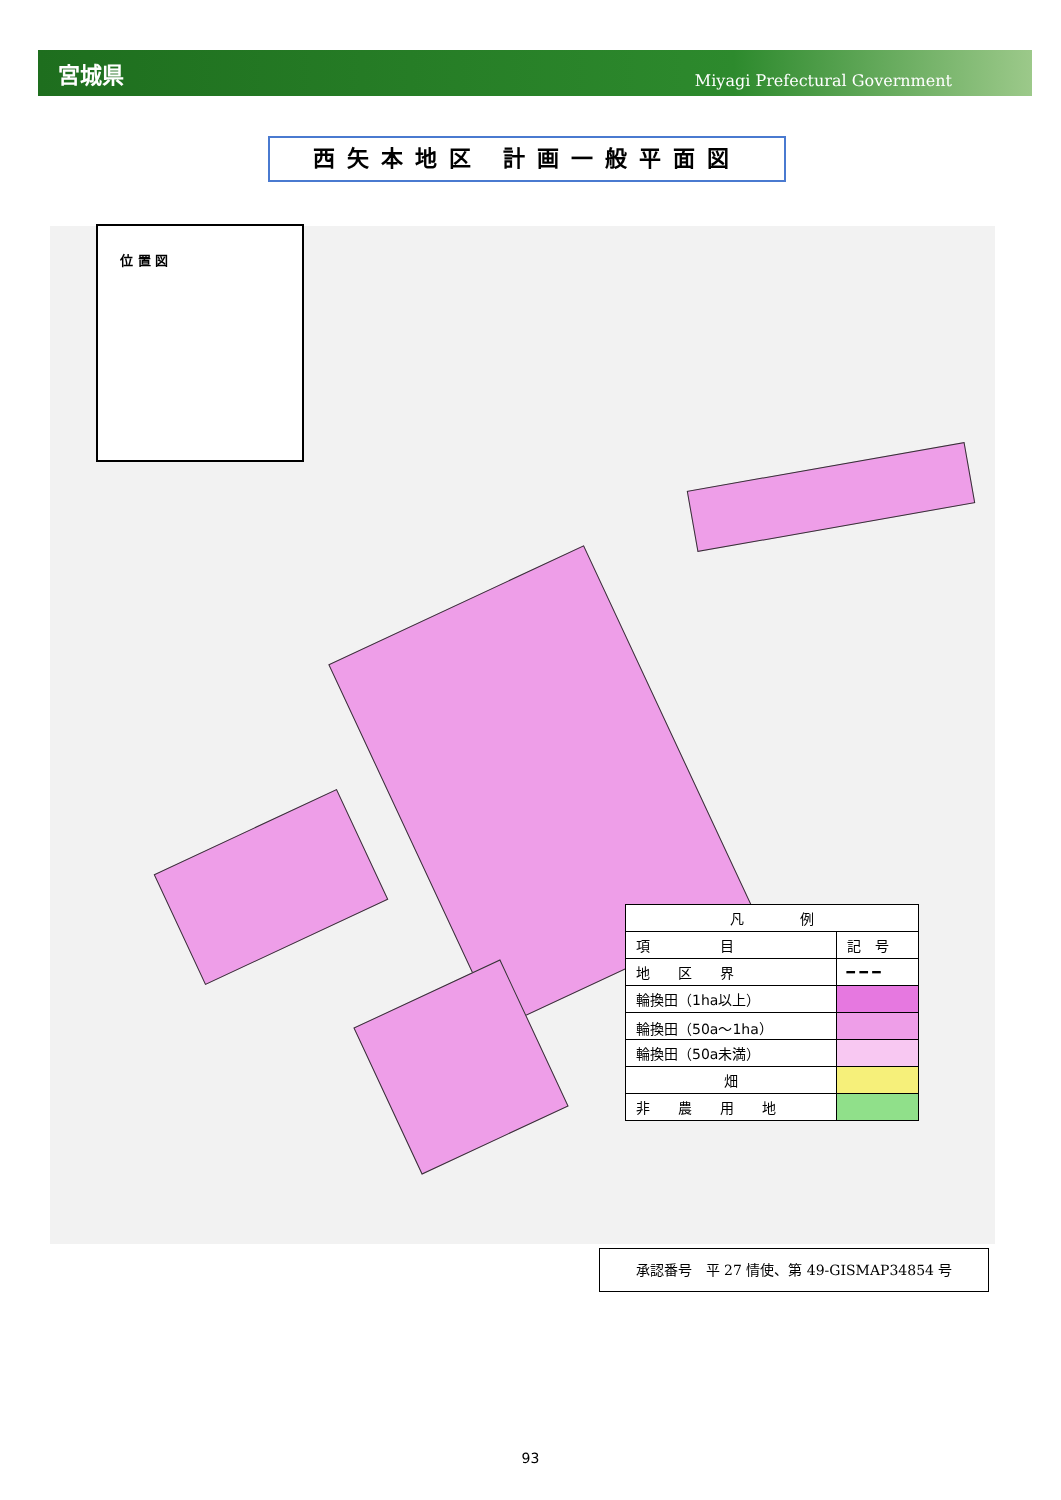宮城県 Miyagi Prefectural Government
西矢本地区 計画一般平面図
位 置 図
| 凡 例 | |
| --- | --- |
| 項 目 | 記 号 |
| 地 区 界 | ━ ━ ━ |
| 輪換田（1ha以上） | |
| 輪換田（50a～1ha） | |
| 輪換田（50a未満） | |
| 畑 | |
| 非 農 用 地 | |
承認番号　平 27 情使、第 49-GISMAP34854 号
93